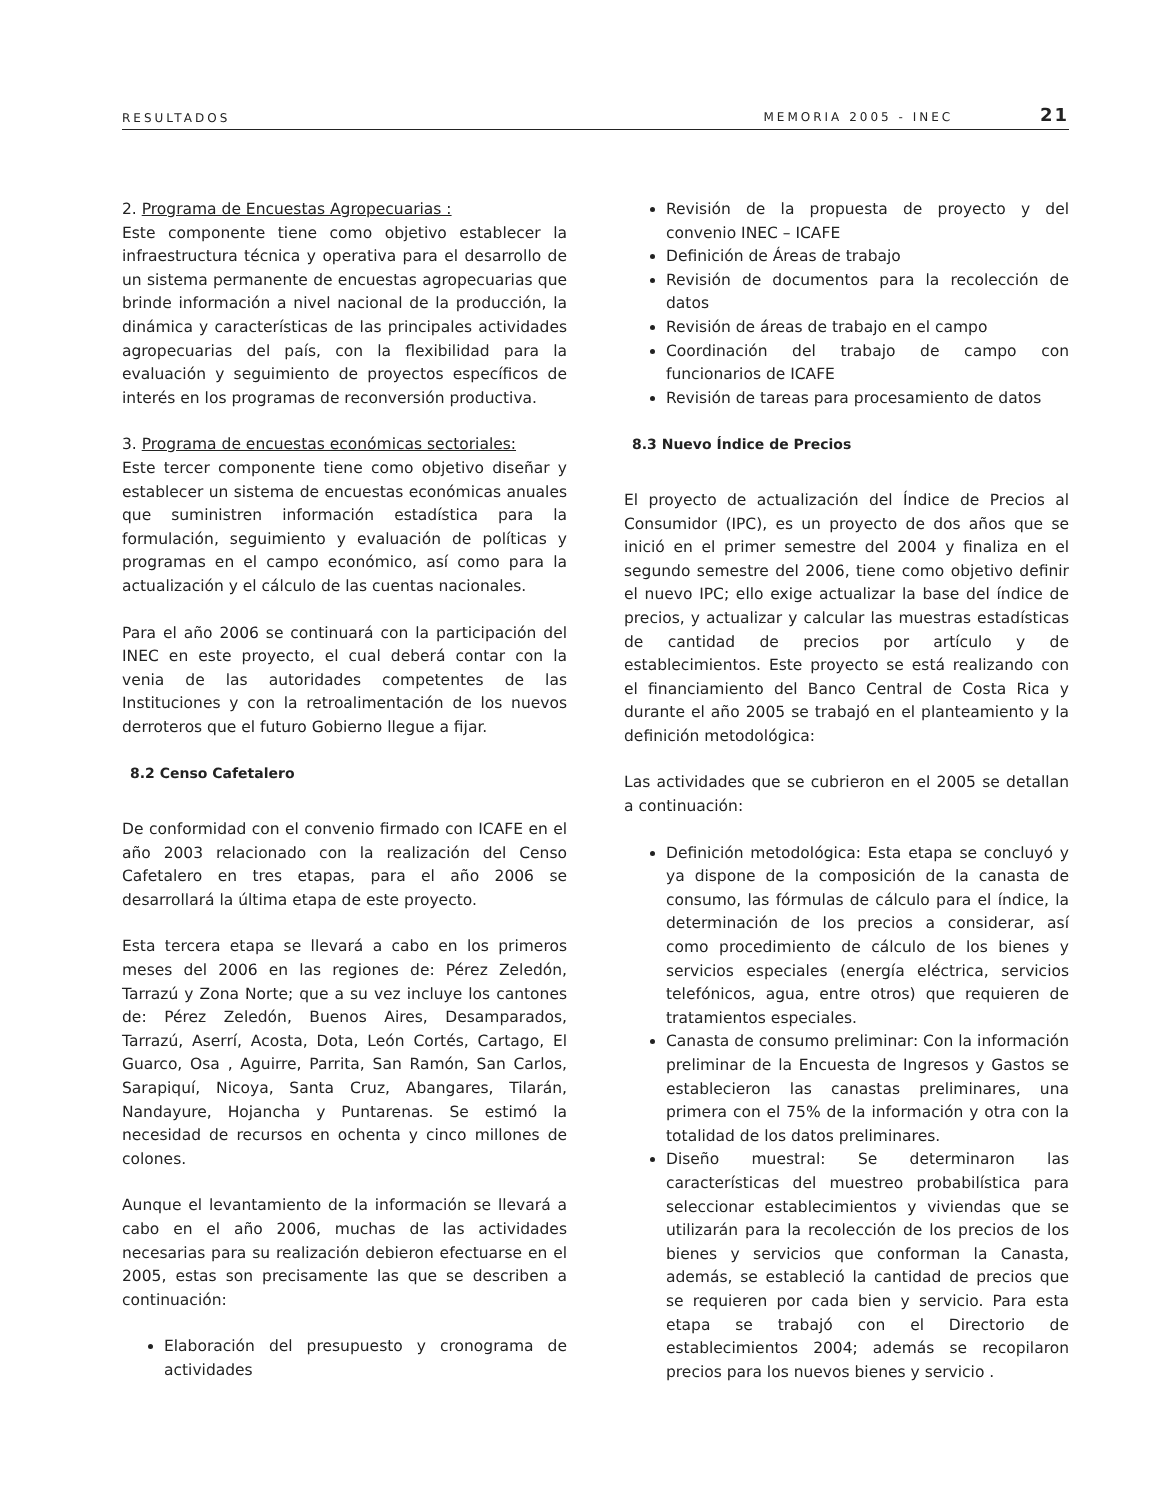RESULTADOS MEMORIA 2005 - INEC 21
2. Programa de Encuestas Agropecuarias :
Este componente tiene como objetivo establecer la infraestructura técnica y operativa para el desarrollo de un sistema permanente de encuestas agropecuarias que brinde información a nivel nacional de la producción, la dinámica y características de las principales actividades agropecuarias del país, con la flexibilidad para la evaluación y seguimiento de proyectos específicos de interés en los programas de reconversión productiva.
3. Programa de encuestas económicas sectoriales:
Este tercer componente tiene como objetivo diseñar y establecer un sistema de encuestas económicas anuales que suministren información estadística para la formulación, seguimiento y evaluación de políticas y programas en el campo económico, así como para la actualización y el cálculo de las cuentas nacionales.
Para el año 2006 se continuará con la participación del INEC en este proyecto, el cual deberá contar con la venia de las autoridades competentes de las Instituciones y con la retroalimentación de los nuevos derroteros que el futuro Gobierno llegue a fijar.
8.2 Censo Cafetalero
De conformidad con el convenio firmado con ICAFE en el año 2003 relacionado con la realización del Censo Cafetalero en tres etapas, para el año 2006 se desarrollará la última etapa de este proyecto.
Esta tercera etapa se llevará a cabo en los primeros meses del 2006 en las regiones de: Pérez Zeledón, Tarrazú y Zona Norte; que a su vez incluye los cantones de: Pérez Zeledón, Buenos Aires, Desamparados, Tarrazú, Aserrí, Acosta, Dota, León Cortés, Cartago, El Guarco, Osa , Aguirre, Parrita, San Ramón, San Carlos, Sarapiquí, Nicoya, Santa Cruz, Abangares, Tilarán, Nandayure, Hojancha y Puntarenas. Se estimó la necesidad de recursos en ochenta y cinco millones de colones.
Aunque el levantamiento de la información se llevará a cabo en el año 2006, muchas de las actividades necesarias para su realización debieron efectuarse en el 2005, estas son precisamente las que se describen a continuación:
Elaboración del presupuesto y cronograma de actividades
Revisión de la propuesta de proyecto y del convenio INEC – ICAFE
Definición de Áreas de trabajo
Revisión de documentos para la recolección de datos
Revisión de áreas de trabajo en el campo
Coordinación del trabajo de campo con funcionarios de ICAFE
Revisión de tareas para procesamiento de datos
8.3 Nuevo Índice de Precios
El proyecto de actualización del Índice de Precios al Consumidor (IPC), es un proyecto de dos años que se inició en el primer semestre del 2004 y finaliza en el segundo semestre del 2006, tiene como objetivo definir el nuevo IPC; ello exige actualizar la base del índice de precios, y actualizar y calcular las muestras estadísticas de cantidad de precios por artículo y de establecimientos. Este proyecto se está realizando con el financiamiento del Banco Central de Costa Rica y durante el año 2005 se trabajó en el planteamiento y la definición metodológica:
Las actividades que se cubrieron en el 2005 se detallan a continuación:
Definición metodológica: Esta etapa se concluyó y ya dispone de la composición de la canasta de consumo, las fórmulas de cálculo para el índice, la determinación de los precios a considerar, así como procedimiento de cálculo de los bienes y servicios especiales (energía eléctrica, servicios telefónicos, agua, entre otros) que requieren de tratamientos especiales.
Canasta de consumo preliminar: Con la información preliminar de la Encuesta de Ingresos y Gastos se establecieron las canastas preliminares, una primera con el 75% de la información y otra con la totalidad de los datos preliminares.
Diseño muestral: Se determinaron las características del muestreo probabilística para seleccionar establecimientos y viviendas que se utilizarán para la recolección de los precios de los bienes y servicios que conforman la Canasta, además, se estableció la cantidad de precios que se requieren por cada bien y servicio. Para esta etapa se trabajó con el Directorio de establecimientos 2004; además se recopilaron precios para los nuevos bienes y servicio .